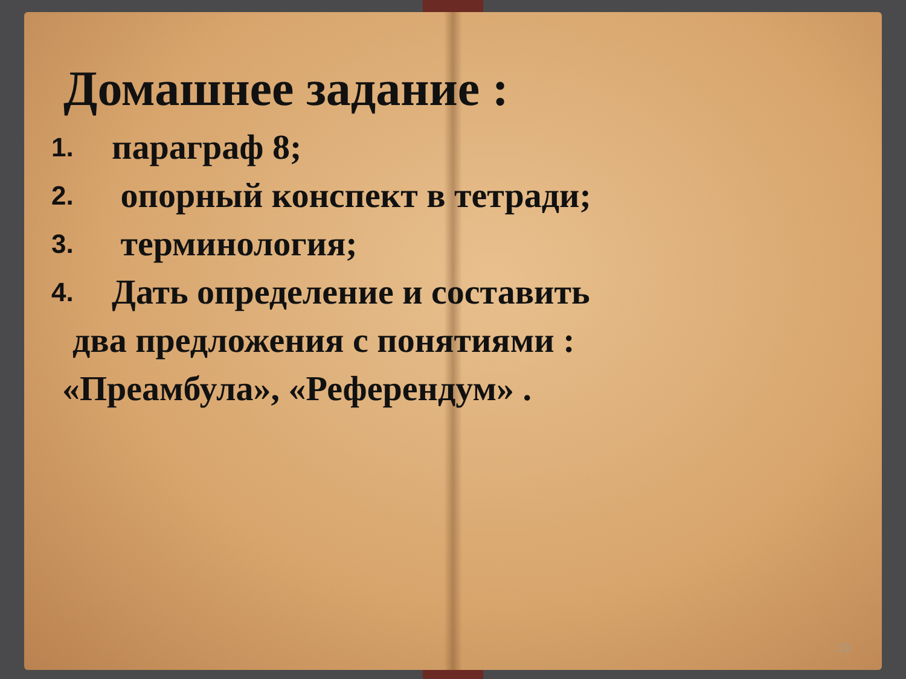Домашнее задание :
1. параграф 8;
2. опорный конспект в тетради;
3. терминология;
4. Дать определение и составить
два предложения с понятиями :
«Преамбула», «Референдум» .
19